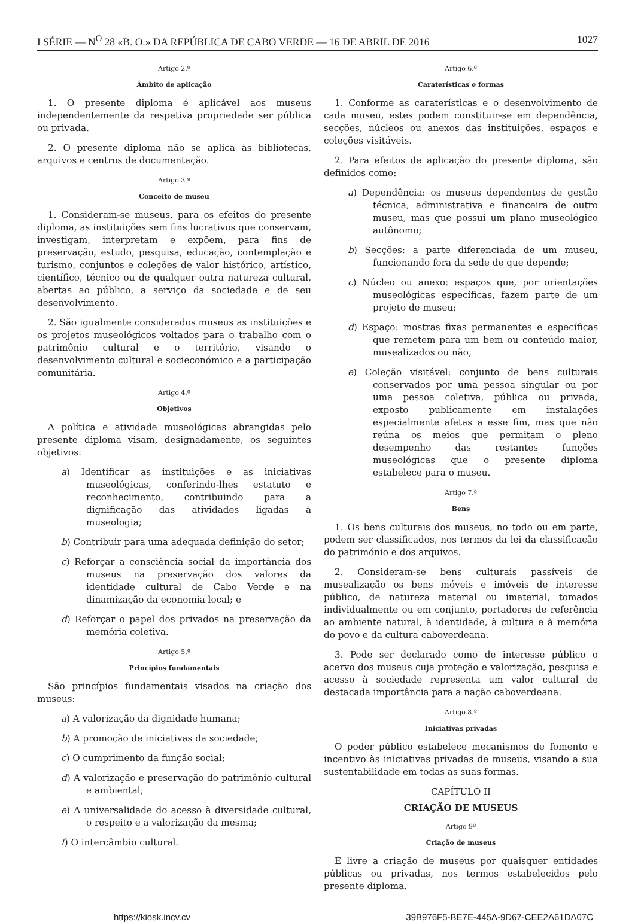I SÉRIE — N<sup>O</sup> 28 «B. O.» DA REPÚBLICA DE CABO VERDE — 16 DE ABRIL DE 2016 1027
Artigo 2.º
Âmbito de aplicação
1. O presente diploma é aplicável aos museus independentemente da respetiva propriedade ser pública ou privada.
2. O presente diploma não se aplica às bibliotecas, arquivos e centros de documentação.
Artigo 3.º
Conceito de museu
1. Consideram-se museus, para os efeitos do presente diploma, as instituições sem fins lucrativos que conservam, investigam, interpretam e expõem, para fins de preservação, estudo, pesquisa, educação, contemplação e turismo, conjuntos e coleções de valor histórico, artístico, científico, técnico ou de qualquer outra natureza cultural, abertas ao público, a serviço da sociedade e de seu desenvolvimento.
2. São igualmente considerados museus as instituições e os projetos museológicos voltados para o trabalho com o patrimônio cultural e o território, visando o desenvolvimento cultural e socieconómico e a participação comunitária.
Artigo 4.º
Objetivos
A política e atividade museológicas abrangidas pelo presente diploma visam, designadamente, os seguintes objetivos:
a) Identificar as instituições e as iniciativas museológicas, conferindo-lhes estatuto e reconhecimento, contribuindo para a dignificação das atividades ligadas à museologia;
b) Contribuir para uma adequada definição do setor;
c) Reforçar a consciência social da importância dos museus na preservação dos valores da identidade cultural de Cabo Verde e na dinamização da economia local; e
d) Reforçar o papel dos privados na preservação da memória coletiva.
Artigo 5.º
Princípios fundamentais
São princípios fundamentais visados na criação dos museus:
a) A valorização da dignidade humana;
b) A promoção de iniciativas da sociedade;
c) O cumprimento da função social;
d) A valorização e preservação do patrimônio cultural e ambiental;
e) A universalidade do acesso à diversidade cultural, o respeito e a valorização da mesma;
f) O intercâmbio cultural.
Artigo 6.º
Caraterísticas e formas
1. Conforme as caraterísticas e o desenvolvimento de cada museu, estes podem constituir-se em dependência, secções, núcleos ou anexos das instituições, espaços e coleções visitáveis.
2. Para efeitos de aplicação do presente diploma, são definidos como:
a) Dependência: os museus dependentes de gestão técnica, administrativa e financeira de outro museu, mas que possui um plano museológico autônomo;
b) Secções: a parte diferenciada de um museu, funcionando fora da sede de que depende;
c) Núcleo ou anexo: espaços que, por orientações museológicas específicas, fazem parte de um projeto de museu;
d) Espaço: mostras fixas permanentes e específicas que remetem para um bem ou conteúdo maior, musealizados ou não;
e) Coleção visitável: conjunto de bens culturais conservados por uma pessoa singular ou por uma pessoa coletiva, pública ou privada, exposto publicamente em instalações especialmente afetas a esse fim, mas que não reúna os meios que permitam o pleno desempenho das restantes funções museológicas que o presente diploma estabelece para o museu.
Artigo 7.º
Bens
1. Os bens culturais dos museus, no todo ou em parte, podem ser classificados, nos termos da lei da classificação do património e dos arquivos.
2. Consideram-se bens culturais passíveis de musealização os bens móveis e imóveis de interesse público, de natureza material ou imaterial, tomados individualmente ou em conjunto, portadores de referência ao ambiente natural, à identidade, à cultura e à memória do povo e da cultura caboverdeana.
3. Pode ser declarado como de interesse público o acervo dos museus cuja proteção e valorização, pesquisa e acesso à sociedade representa um valor cultural de destacada importância para a nação caboverdeana.
Artigo 8.º
Iniciativas privadas
O poder público estabelece mecanismos de fomento e incentivo às iniciativas privadas de museus, visando a sua sustentabilidade em todas as suas formas.
CAPÍTULO II
CRIAÇÃO DE MUSEUS
Artigo 9º
Criação de museus
É livre a criação de museus por quaisquer entidades públicas ou privadas, nos termos estabelecidos pelo presente diploma.
https://kiosk.incv.cv 39B976F5-BE7E-445A-9D67-CEE2A61DA07C